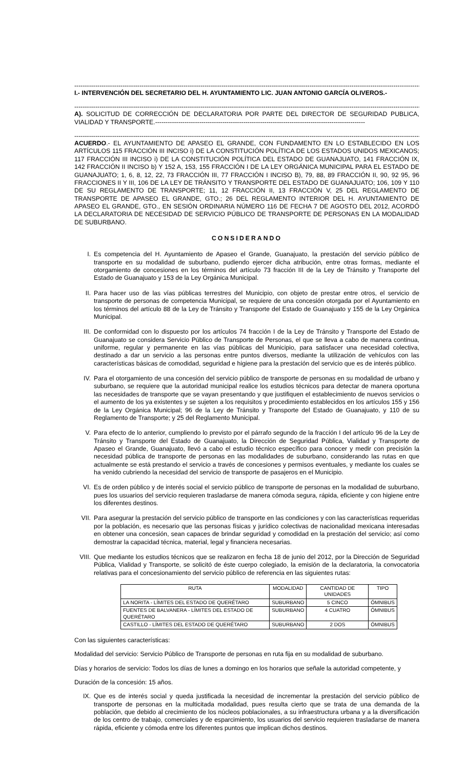------------------------------------------------------------------------------------------------------------------------------------------------------------------------------------------------
I.- INTERVENCIÓN DEL SECRETARIO DEL H. AYUNTAMIENTO LIC. JUAN ANTONIO GARCÍA OLIVEROS.-
------------------------------------------------------------------------------------------------------------------------------------------------------------------------------------------------
A). SOLICITUD DE CORRECCIÓN DE DECLARATORIA POR PARTE DEL DIRECTOR DE SEGURIDAD PUBLICA, VIALIDAD Y TRANSPORTE.----------------------------------------------------------------------------------------------------
------------------------------------------------------------------------------------------------------------------------------------------------------------------------------------------------
ACUERDO.- EL AYUNTAMIENTO DE APASEO EL GRANDE, CON FUNDAMENTO EN LO ESTABLECIDO EN LOS ARTÍCULOS 115 FRACCIÓN III INCISO i) DE LA CONSTITUCIÓN POLÍTICA DE LOS ESTADOS UNIDOS MEXICANOS; 117 FRACCIÓN III INCISO i) DE LA CONSTITUCIÓN POLÍTICA DEL ESTADO DE GUANAJUATO, 141 FRACCIÓN IX, 142 FRACCIÓN II INCISO b) Y 152 A, 153, 155 FRACCIÓN I DE LA LEY ORGÁNICA MUNICIPAL PARA EL ESTADO DE GUANAJUATO; 1, 6, 8, 12, 22, 73 FRACCIÓN III, 77 FRACCIÓN I INCISO B), 79, 88, 89 FRACCIÓN II, 90, 92 95, 96 FRACCIONES II Y III, 106 DE LA LEY DE TRÁNSITO Y TRANSPORTE DEL ESTADO DE GUANAJUATO; 106, 109 Y 110 DE SU REGLAMENTO DE TRANSPORTE; 11, 12 FRACCIÓN II, 13 FRACCIÓN V, 25 DEL REGLAMENTO DE TRANSPORTE DE APASEO EL GRANDE, GTO.; 26 DEL REGLAMENTO INTERIOR DEL H. AYUNTAMIENTO DE APASEO EL GRANDE, GTO., EN SESIÓN ORDINARIA NÚMERO 116 DE FECHA 7 DE AGOSTO DEL 2012, ACORDÓ LA DECLARATORIA DE NECESIDAD DE SERVICIO PÚBLICO DE TRANSPORTE DE PERSONAS EN LA MODALIDAD DE SUBURBANO.
CONSIDERANDO
I. Es competencia del H. Ayuntamiento de Apaseo el Grande, Guanajuato, la prestación del servicio público de transporte en su modalidad de suburbano, pudiendo ejercer dicha atribución, entre otras formas, mediante el otorgamiento de concesiones en los términos del artículo 73 fracción III de la Ley de Tránsito y Transporte del Estado de Guanajuato y 153 de la Ley Orgánica Municipal.
II. Para hacer uso de las vías públicas terrestres del Municipio, con objeto de prestar entre otros, el servicio de transporte de personas de competencia Municipal, se requiere de una concesión otorgada por el Ayuntamiento en los términos del artículo 88 de la Ley de Tránsito y Transporte del Estado de Guanajuato y 155 de la Ley Orgánica Municipal.
III. De conformidad con lo dispuesto por los artículos 74 fracción I de la Ley de Tránsito y Transporte del Estado de Guanajuato se considera Servicio Público de Transporte de Personas, el que se lleva a cabo de manera continua, uniforme, regular y permanente en las vías públicas del Municipio, para satisfacer una necesidad colectiva, destinado a dar un servicio a las personas entre puntos diversos, mediante la utilización de vehículos con las características básicas de comodidad, seguridad e higiene para la prestación del servicio que es de interés público.
IV. Para el otorgamiento de una concesión del servicio público de transporte de personas en su modalidad de urbano y suburbano, se requiere que la autoridad municipal realice los estudios técnicos para detectar de manera oportuna las necesidades de transporte que se vayan presentando y que justifiquen el establecimiento de nuevos servicios o el aumento de los ya existentes y se sujeten a los requisitos y procedimiento establecidos en los artículos 155 y 156 de la Ley Orgánica Municipal; 96 de la Ley de Tránsito y Transporte del Estado de Guanajuato, y 110 de su Reglamento de Transporte; y 25 del Reglamento Municipal.
V. Para efecto de lo anterior, cumpliendo lo previsto por el párrafo segundo de la fracción I del artículo 96 de la Ley de Tránsito y Transporte del Estado de Guanajuato, la Dirección de Seguridad Pública, Vialidad y Transporte de Apaseo el Grande, Guanajuato, llevó a cabo el estudio técnico específico para conocer y medir con precisión la necesidad pública de transporte de personas en las modalidades de suburbano, considerando las rutas en que actualmente se está prestando el servicio a través de concesiones y permisos eventuales, y mediante los cuales se ha venido cubriendo la necesidad del servicio de transporte de pasajeros en el Municipio.
VI. Es de orden público y de interés social el servicio público de transporte de personas en la modalidad de suburbano, pues los usuarios del servicio requieren trasladarse de manera cómoda segura, rápida, eficiente y con higiene entre los diferentes destinos.
VII. Para asegurar la prestación del servicio público de transporte en las condiciones y con las características requeridas por la población, es necesario que las personas físicas y jurídico colectivas de nacionalidad mexicana interesadas en obtener una concesión, sean capaces de brindar seguridad y comodidad en la prestación del servicio; así como demostrar la capacidad técnica, material, legal y financiera necesarias.
VIII. Que mediante los estudios técnicos que se realizaron en fecha 18 de junio del 2012, por la Dirección de Seguridad Pública, Vialidad y Transporte, se solicitó de éste cuerpo colegiado, la emisión de la declaratoria, la convocatoria relativas para el concesionamiento del servicio público de referencia en las siguientes rutas:
| RUTA | MODALIDAD | CANTIDAD DE UNIDADES | TIPO |
| --- | --- | --- | --- |
| LA NORITA - LÍMITES DEL ESTADO DE QUERÉTARO | SUBURBANO | 5 CINCO | ÓMNIBUS |
| FUENTES DE BALVANERA - LÍMITES DEL ESTADO DE QUERÉTARO | SUBURBANO | 4 CUATRO | ÓMNIBUS |
| CASTILLO - LÍMITES DEL ESTADO DE QUERÉTARO | SUBURBANO | 2 DOS | ÓMNIBUS |
Con las siguientes características:
Modalidad del servicio: Servicio Público de Transporte de personas en ruta fija en su modalidad de suburbano.
Días y horarios de servicio: Todos los días de lunes a domingo en los horarios que señale la autoridad competente, y
Duración de la concesión: 15 años.
IX. Que es de interés social y queda justificada la necesidad de incrementar la prestación del servicio público de transporte de personas en la multicitada modalidad, pues resulta cierto que se trata de una demanda de la población, que debido al crecimiento de los núcleos poblacionales, a su infraestructura urbana y a la diversificación de los centro de trabajo, comerciales y de esparcimiento, los usuarios del servicio requieren trasladarse de manera rápida, eficiente y cómoda entre los diferentes puntos que implican dichos destinos.